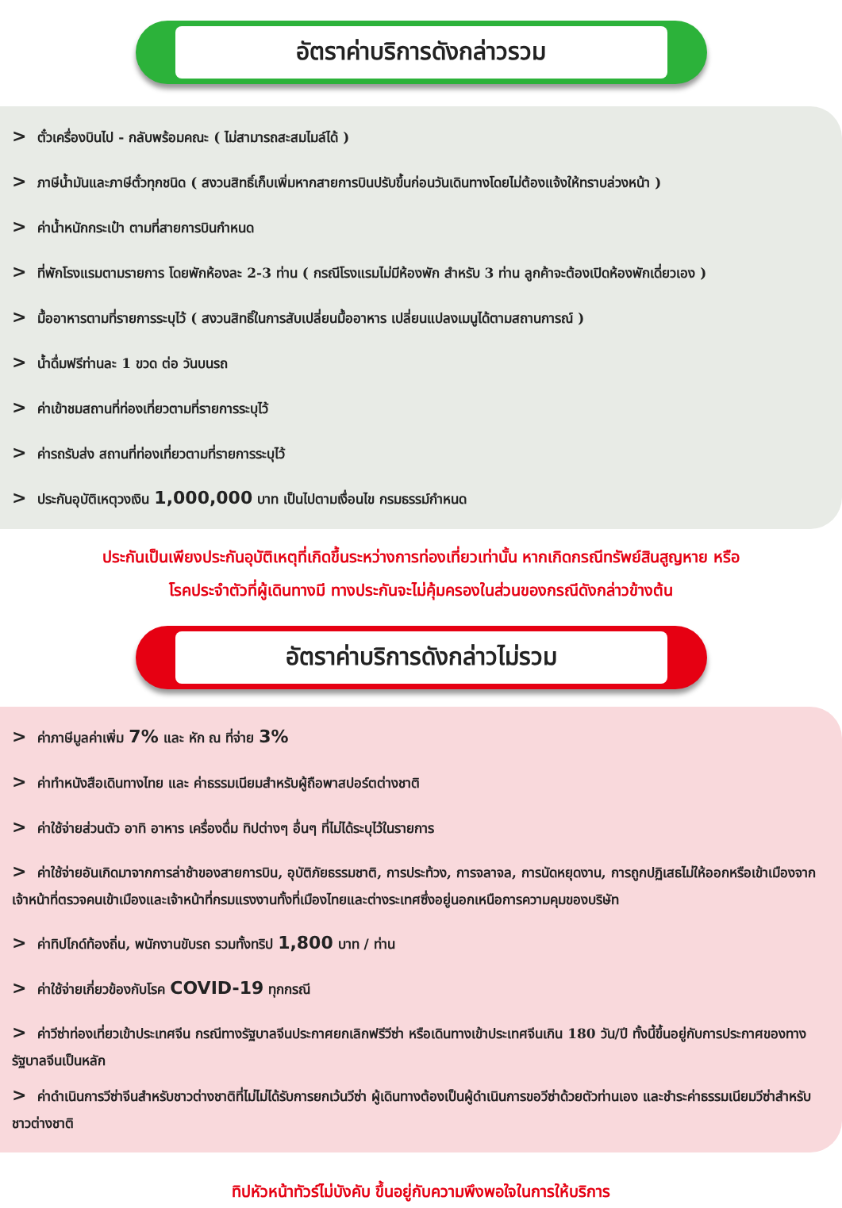อัตราค่าบริการดังกล่าวรวม
> ตั๋วเครื่องบินไป - กลับพร้อมคณะ ( ไม่สามารถสะสมไมล์ได้ )
> ภาษีน้ำมันและภาษีตั๋วทุกชนิด ( สงวนสิทธิ์เก็บเพิ่มหากสายการบินปรับขึ้นก่อนวันเดินทางโดยไม่ต้องแจ้งให้ทราบล่วงหน้า )
> ค่าน้ำหนักกระเป๋า ตามที่สายการบินกำหนด
> ที่พักโรงแรมตามรายการ โดยพักห้องละ 2-3 ท่าน ( กรณีโรงแรมไม่มีห้องพัก สำหรับ 3 ท่าน ลูกค้าจะต้องเปิดห้องพักเดี่ยวเอง )
> มื้ออาหารตามที่รายการระบุไว้ ( สงวนสิทธิ์ในการสับเปลี่ยนมื้ออาหาร เปลี่ยนแปลงเมนูได้ตามสถานการณ์ )
> น้ำดื่มฟรีท่านละ 1 ขวด ต่อ วันบนรถ
> ค่าเข้าชมสถานที่ท่องเที่ยวตามที่รายการระบุไว้
> ค่ารถรับส่ง สถานที่ท่องเที่ยวตามที่รายการระบุไว้
> ประกันอุบัติเหตุวงเงิน 1,000,000 บาท เป็นไปตามเงื่อนไข กรมธรรม์กำหนด
ประกันเป็นเพียงประกันอุบัติเหตุที่เกิดขึ้นระหว่างการท่องเที่ยวเท่านั้น หากเกิดกรณีทรัพย์สินสูญหาย หรือ
โรคประจำตัวที่ผู้เดินทางมี ทางประกันจะไม่คุ้มครองในส่วนของกรณีดังกล่าวข้างต้น
อัตราค่าบริการดังกล่าวไม่รวม
> ค่าภาษีมูลค่าเพิ่ม 7% และ หัก ณ ที่จ่าย 3%
> ค่าทำหนังสือเดินทางไทย และ ค่าธรรมเนียมสำหรับผู้ถือพาสปอร์ตต่างชาติ
> ค่าใช้จ่ายส่วนตัว อาทิ อาหาร เครื่องดื่ม ทิปต่างๆ อื่นๆ ที่ไม่ได้ระบุไว้ในรายการ
> ค่าใช้จ่ายอันเกิดมาจากการล่าช้าของสายการบิน, อุบัติภัยธรรมชาติ, การประท้วง, การจลาจล, การนัดหยุดงาน, การถูกปฏิเสธไม่ให้ออกหรือเข้าเมืองจากเจ้าหน้าที่ตรวจคนเข้าเมืองและเจ้าหน้าที่กรมแรงงานทั้งที่เมืองไทยและต่างระเทศซึ่งอยู่นอกเหนือการความคุมของบริษัท
> ค่าทิปไกด์ท้องถิ่น, พนักงานขับรถ รวมทั้งทริป 1,800 บาท / ท่าน
> ค่าใช้จ่ายเกี่ยวข้องกับโรค COVID-19 ทุกกรณี
> ค่าวีซ่าท่องเที่ยวเข้าประเทศจีน กรณีทางรัฐบาลจีนประกาศยกเลิกฟรีวีซ่า หรือเดินทางเข้าประเทศจีนเกิน 180 วัน/ปี ทั้งนี้ขึ้นอยู่กับการประกาศของทางรัฐบาลจีนเป็นหลัก
> ค่าดำเนินการวีซ่าจีนสำหรับชาวต่างชาติที่ไม่ไม่ได้รับการยกเว้นวีซ่า ผู้เดินทางต้องเป็นผู้ดำเนินการขอวีซ่าด้วยตัวท่านเอง และชำระค่าธรรมเนียมวีซ่าสำหรับชาวต่างชาติ
ทิปหัวหน้าทัวร์ไม่บังคับ ขึ้นอยู่กับความพึงพอใจในการให้บริการ